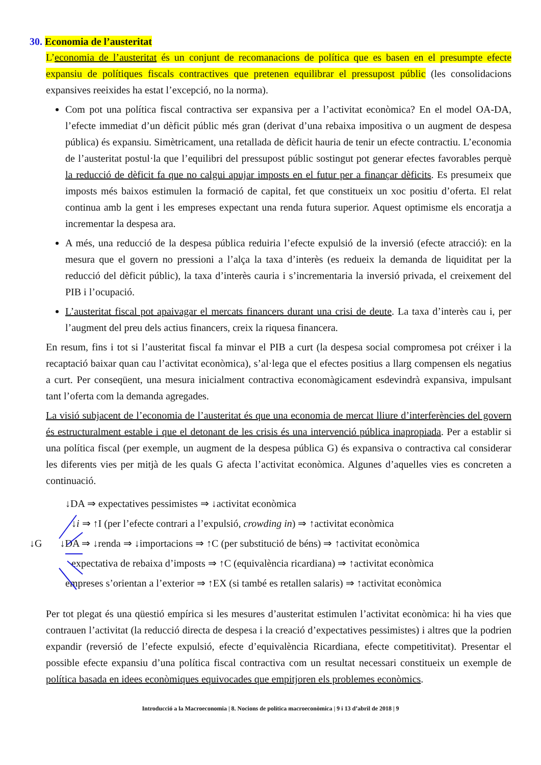30. Economia de l’austeritat
L’economia de l’austeritat és un conjunt de recomanacions de política que es basen en el presumpte efecte expansiu de polítiques fiscals contractives que pretenen equilibrar el pressupost públic (les consolidacions expansives reeixides ha estat l’excepció, no la norma).
Com pot una política fiscal contractiva ser expansiva per a l’activitat econòmica? En el model OA-DA, l’efecte immediat d’un dèficit públic més gran (derivat d’una rebaixa impositiva o un augment de despesa pública) és expansiu. Simètricament, una retallada de dèficit hauria de tenir un efecte contractiu. L’economia de l’austeritat postul·la que l’equilibri del pressupost públic sostingut pot generar efectes favorables perquè la reducció de dèficit fa que no calgui apujar imposts en el futur per a finançar dèficits. Es presumeix que imposts més baixos estimulen la formació de capital, fet que constitueix un xoc positiu d’oferta. El relat continua amb la gent i les empreses expectant una renda futura superior. Aquest optimisme els encoratja a incrementar la despesa ara.
A més, una reducció de la despesa pública reduiria l’efecte expulsió de la inversió (efecte atracció): en la mesura que el govern no pressioni a l’alça la taxa d’interès (es redueix la demanda de liquiditat per la reducció del dèficit públic), la taxa d’interès cauria i s’incrementaria la inversió privada, el creixement del PIB i l’ocupació.
L’austeritat fiscal pot apaivagar el mercats financers durant una crisi de deute. La taxa d’interès cau i, per l’augment del preu dels actius financers, creix la riquesa financera.
En resum, fins i tot si l’austeritat fiscal fa minvar el PIB a curt (la despesa social compromesa pot créixer i la recaptació baixar quan cau l’activitat econòmica), s’al·lega que el efectes positius a llarg compensen els negatius a curt. Per conseqüent, una mesura inicialment contractiva economàgicament esdevindrà expansiva, impulsant tant l’oferta com la demanda agregades.
La visió subjacent de l’economia de l’austeritat és que una economia de mercat lliure d’interferències del govern és estructuralment estable i que el detonant de les crisis és una intervenció pública inapropiada. Per a establir si una política fiscal (per exemple, un augment de la despesa pública G) és expansiva o contractiva cal considerar les diferents vies per mitjà de les quals G afecta l’activitat econòmica. Algunes d’aquelles vies es concreten a continuació.
↓DA ⇒ expectatives pessimistes ⇒ ↓activitat econòmica
↓i ⇒ ↑I (per l’efecte contrari a l’expulsió, crowding in) ⇒ ↑activitat econòmica
↓G ↓DA ⇒ ↓renda ⇒ ↓importacions ⇒ ↑C (per substitució de béns) ⇒ ↑activitat econòmica
expectativa de rebaixa d’imposts ⇒ ↑C (equivalència ricardiana) ⇒ ↑activitat econòmica
empreses s’orientan a l’exterior ⇒ ↑EX (si també es retallen salaris) ⇒ ↑activitat econòmica
Per tot plegat és una qüestió empírica si les mesures d’austeritat estimulen l’activitat econòmica: hi ha vies que contrauen l’activitat (la reducció directa de despesa i la creació d’expectatives pessimistes) i altres que la podrien expandir (reversió de l’efecte expulsió, efecte d’equivalència Ricardiana, efecte competitivitat). Presentar el possible efecte expansiu d’una política fiscal contractiva com un resultat necessari constitueix un exemple de política basada en idees econòmiques equivocades que empitjoren els problemes econòmics.
Introducció a la Macroeconomia | 8. Nocions de política macroeconòmica | 9 i 13 d’abril de 2018 | 9